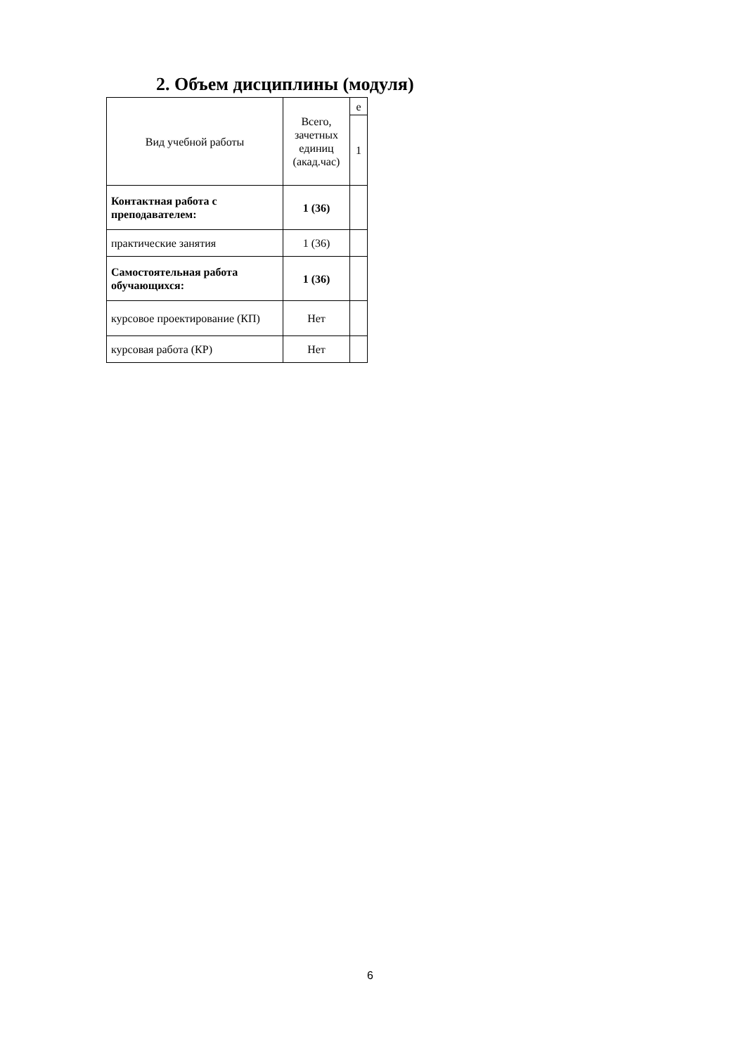2. Объем дисциплины (модуля)
| Вид учебной работы | Всего, зачетных единиц (акад.час) | е |
| --- | --- | --- |
| | | 1 |
| Контактная работа с преподавателем: | 1 (36) | |
| практические занятия | 1 (36) | |
| Самостоятельная работа обучающихся: | 1 (36) | |
| курсовое проектирование (КП) | Нет | |
| курсовая работа (КР) | Нет | |
6